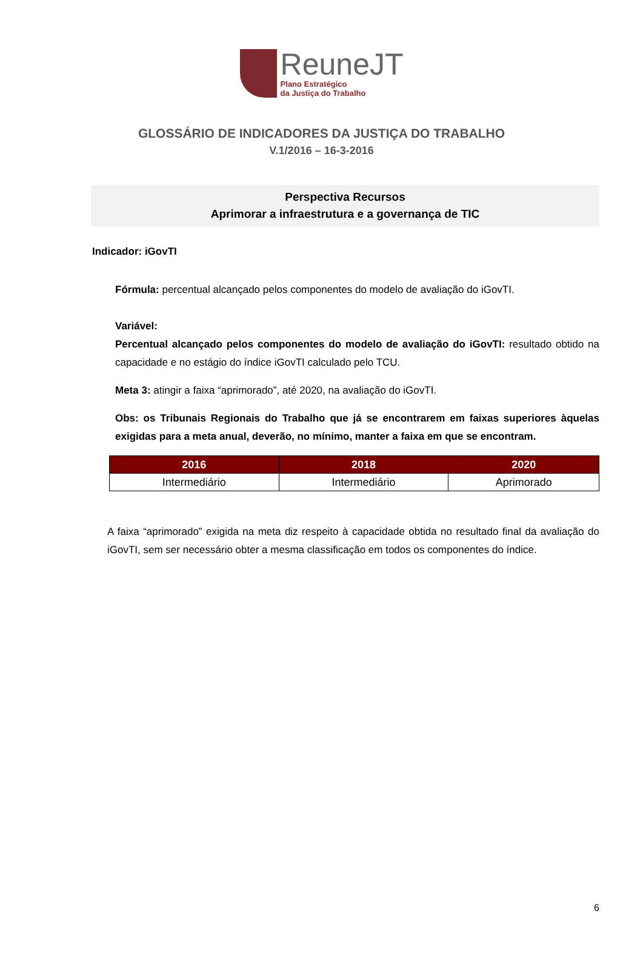ReuneJT
Plano Estratégico
da Justiça do Trabalho
GLOSSÁRIO DE INDICADORES DA JUSTIÇA DO TRABALHO
V.1/2016 – 16-3-2016
Perspectiva Recursos
Aprimorar a infraestrutura e a governança de TIC
Indicador: iGovTI
Fórmula: percentual alcançado pelos componentes do modelo de avaliação do iGovTI.
Variável:
Percentual alcançado pelos componentes do modelo de avaliação do iGovTI: resultado obtido na capacidade e no estágio do índice iGovTI calculado pelo TCU.
Meta 3: atingir a faixa “aprimorado”, até 2020, na avaliação do iGovTI.
Obs: os Tribunais Regionais do Trabalho que já se encontrarem em faixas superiores àquelas exigidas para a meta anual, deverão, no mínimo, manter a faixa em que se encontram.
| 2016 | 2018 | 2020 |
| --- | --- | --- |
| Intermediário | Intermediário | Aprimorado |
A faixa “aprimorado” exigida na meta diz respeito à capacidade obtida no resultado final da avaliação do iGovTI, sem ser necessário obter a mesma classificação em todos os componentes do índice.
6